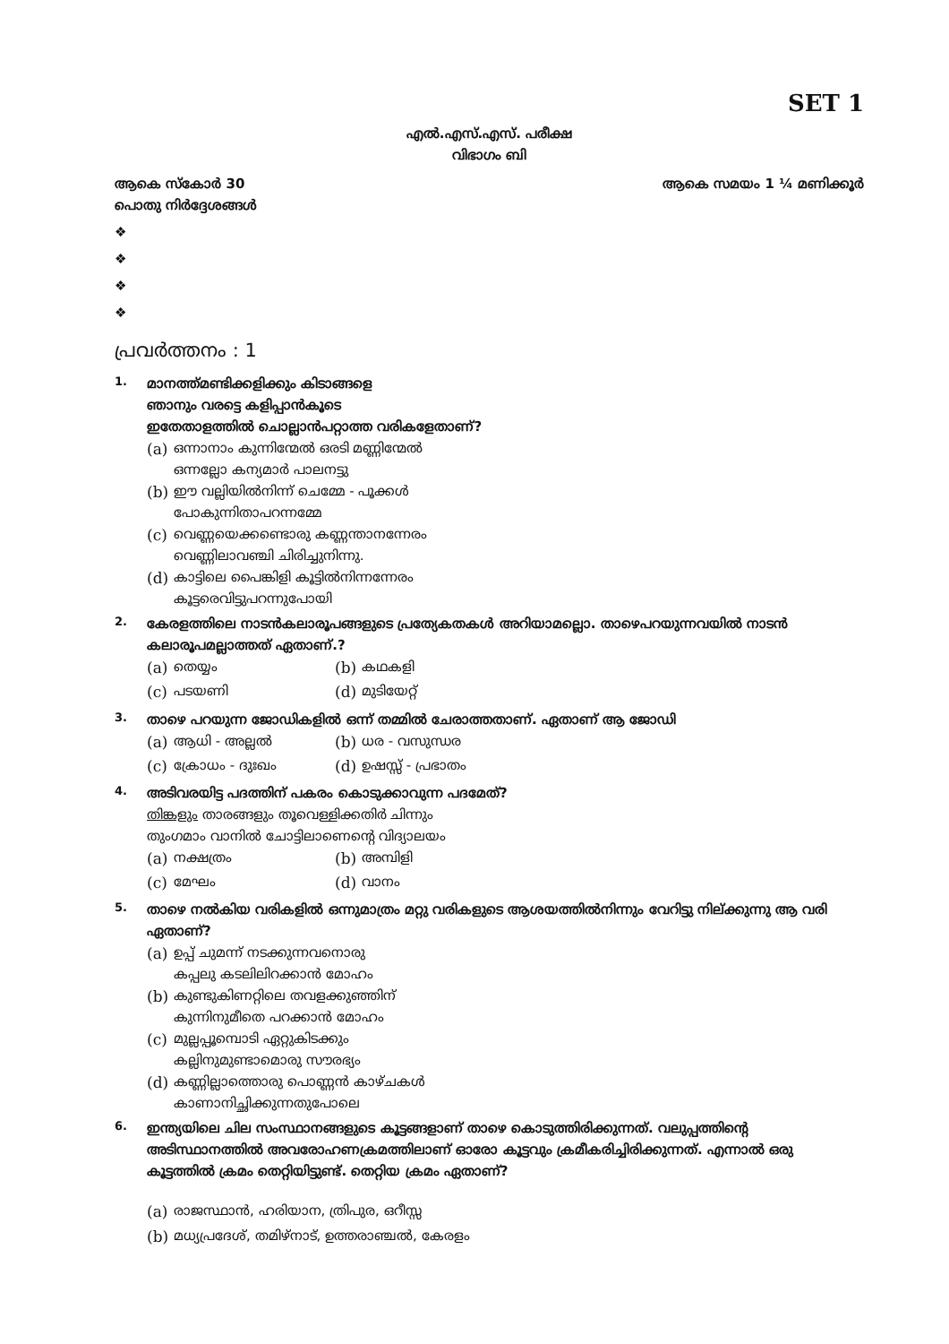SET 1
എൽ.എസ്.എസ്. പരീക്ഷ
വിഭാഗം ബി
ആകെ സ്കോർ 30 ആകെ സമയം 1 ¼ മണിക്കൂർ
പൊതു നിർദ്ദേശങ്ങൾ
❖
❖
❖
❖
പ്രവർത്തനം : 1
1.
മാനത്ത്മണ്ടിക്കളിക്കും കിടാങ്ങളെ
ഞാനും വരട്ടെ കളിപ്പാൻകൂടെ
ഇതേതാളത്തിൽ ചൊല്ലാൻപറ്റാത്ത വരികളേതാണ്?
(a) ഒന്നാനാം കുന്നിന്മേൽ ഒരടി മണ്ണിന്മേൽ
ഒന്നല്ലോ കന്യമാർ പാലനട്ടു
(b) ഈ വല്ലിയിൽനിന്ന് ചെമ്മേ - പൂക്കൾ
പോകുന്നിതാപറന്നമ്മേ
(c) വെണ്ണയെക്കണ്ടൊരു കണ്ണന്താനന്നേരം
വെണ്ണിലാവഞ്ചി ചിരിച്ചുനിന്നു.
(d) കാട്ടിലെ പൈങ്കിളി കൂട്ടിൽനിന്നന്നേരം
കൂട്ടരെവിട്ടുപറന്നുപോയി
2.
കേരളത്തിലെ നാടൻകലാരൂപങ്ങളുടെ പ്രത്യേകതകൾ അറിയാമല്ലൊ. താഴെപറയുന്നവയിൽ നാടൻ കലാരൂപമല്ലാത്തത് ഏതാണ്.?
(a) തെയ്യം
(b) കഥകളി
(c) പടയണി
(d) മുടിയേറ്റ്
3.
താഴെ പറയുന്ന ജോഡികളിൽ ഒന്ന് തമ്മിൽ ചേരാത്തതാണ്. ഏതാണ് ആ ജോഡി
(a) ആധി - അല്ലൽ
(b) ധര - വസുന്ധര
(c) ക്രോധം - ദുഃഖം
(d) ഉഷസ്സ് - പ്രഭാതം
4.
അടിവരയിട്ട പദത്തിന് പകരം കൊടുക്കാവുന്ന പദമേത്?
തിങ്കളും താരങ്ങളും തൂവെള്ളിക്കതിർ ചിന്നും
തുംഗമാം വാനിൽ ചോട്ടിലാണെന്റെ വിദ്യാലയം
(a) നക്ഷത്രം
(b) അമ്പിളി
(c) മേഘം
(d) വാനം
5.
താഴെ നൽകിയ വരികളിൽ ഒന്നുമാത്രം മറ്റു വരികളുടെ ആശയത്തിൽനിന്നും വേറിട്ടു നില്ക്കുന്നു ആ വരി ഏതാണ്?
(a) ഉപ്പ് ചുമന്ന് നടക്കുന്നവനൊരു
കപ്പലു കടലിലിറക്കാൻ മോഹം
(b) കുണ്ടുകിണറ്റിലെ തവളക്കുഞ്ഞിന്
കുന്നിനുമീതെ പറക്കാൻ മോഹം
(c) മുല്ലപ്പൂമ്പൊടി ഏറ്റുകിടക്കും
കല്ലിനുമുണ്ടാമൊരു സൗരഭ്യം
(d) കണ്ണില്ലാത്തൊരു പൊണ്ണൻ കാഴ്ചകൾ
കാണാനിച്ഛിക്കുന്നതുപോലെ
6.
ഇന്ത്യയിലെ ചില സംസ്ഥാനങ്ങളുടെ കൂട്ടങ്ങളാണ് താഴെ കൊടുത്തിരിക്കുന്നത്. വലുപ്പത്തിന്റെ അടിസ്ഥാനത്തിൽ അവരോഹണക്രമത്തിലാണ് ഓരോ കൂട്ടവും ക്രമീകരിച്ചിരിക്കുന്നത്. എന്നാൽ ഒരു കൂട്ടത്തിൽ ക്രമം തെറ്റിയിട്ടുണ്ട്. തെറ്റിയ ക്രമം ഏതാണ്?
(a) രാജസ്ഥാൻ, ഹരിയാന, ത്രിപുര, ഒറീസ്സ
(b) മധ്യപ്രദേശ്, തമിഴ്നാട്, ഉത്തരാഞ്ചൽ, കേരളം